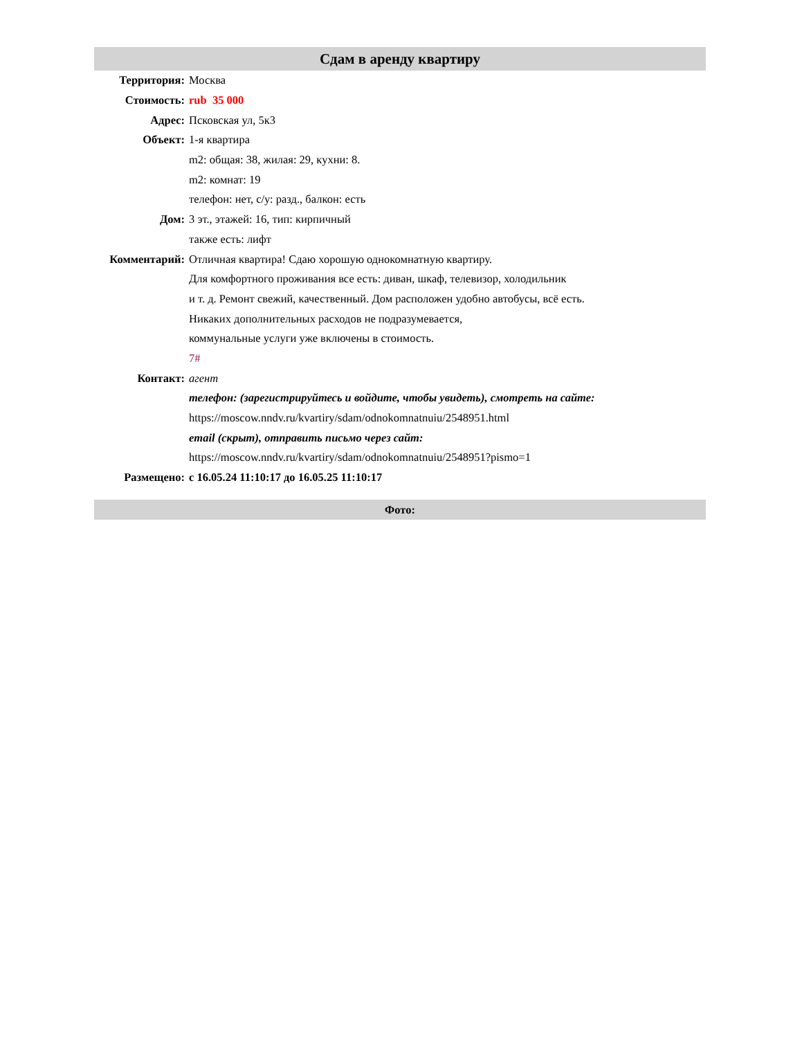Сдам в аренду квартиру
| Территория: | Москва |
| Стоимость: | rub 35 000 |
| Адрес: | Псковская ул, 5к3 |
| Объект: | 1-я квартира |
| | m2: общая: 38, жилая: 29, кухни: 8. |
| | m2: комнат: 19 |
| | телефон: нет, с/у: разд., балкон: есть |
| Дом: | 3 эт., этажей: 16, тип: кирпичный |
| | также есть: лифт |
| Комментарий: | Отличная квартира! Сдаю хорошую однокомнатную квартиру. |
| | Для комфортного проживания все есть: диван, шкаф, телевизор, холодильник |
| | и т. д. Ремонт свежий, качественный. Дом расположен удобно автобусы, всё есть. |
| | Никаких дополнительных расходов не подразумевается, |
| | коммунальные услуги уже включены в стоимость. |
| | 7# |
| Контакт: | агент |
| | телефон: (зарегистрируйтесь и войдите, чтобы увидеть), смотреть на сайте: |
| | https://moscow.nndv.ru/kvartiry/sdam/odnokomnatnuiu/2548951.html |
| | email (скрыт), отправить письмо через сайт: |
| | https://moscow.nndv.ru/kvartiry/sdam/odnokomnatnuiu/2548951?pismo=1 |
| Размещено: | с 16.05.24 11:10:17 до 16.05.25 11:10:17 |
Фото: